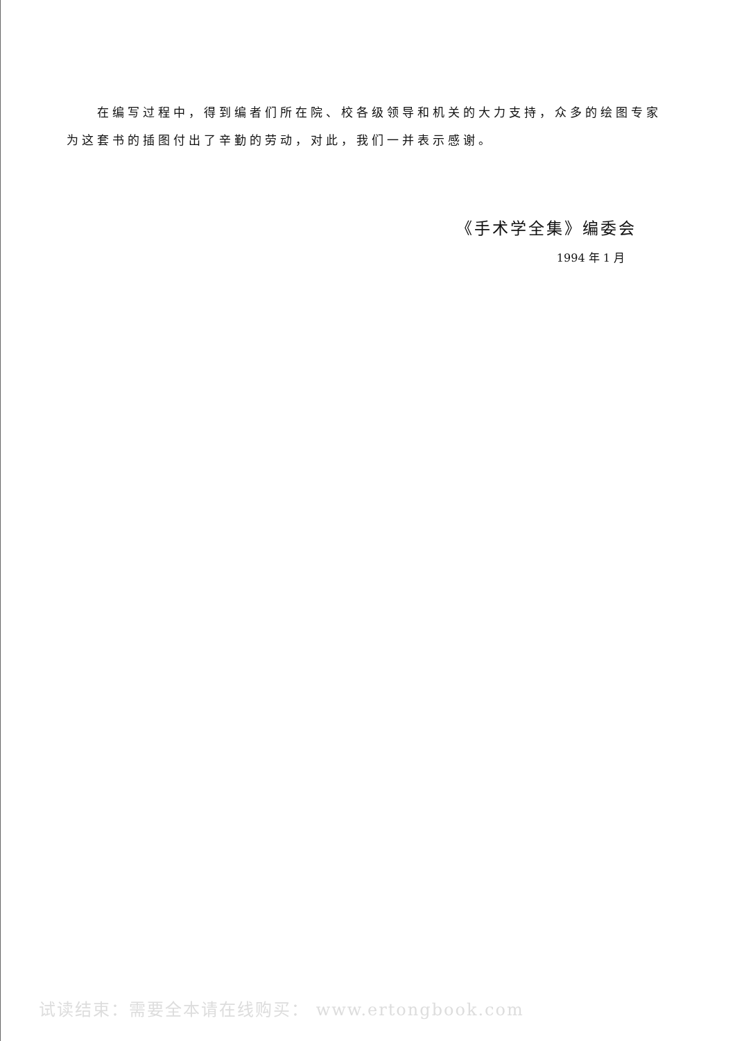在编写过程中，得到编者们所在院、校各级领导和机关的大力支持，众多的绘图专家为这套书的插图付出了辛勤的劳动，对此，我们一并表示感谢。
《手术学全集》编委会
1994 年 1 月
试读结束：需要全本请在线购买： www.ertongbook.com